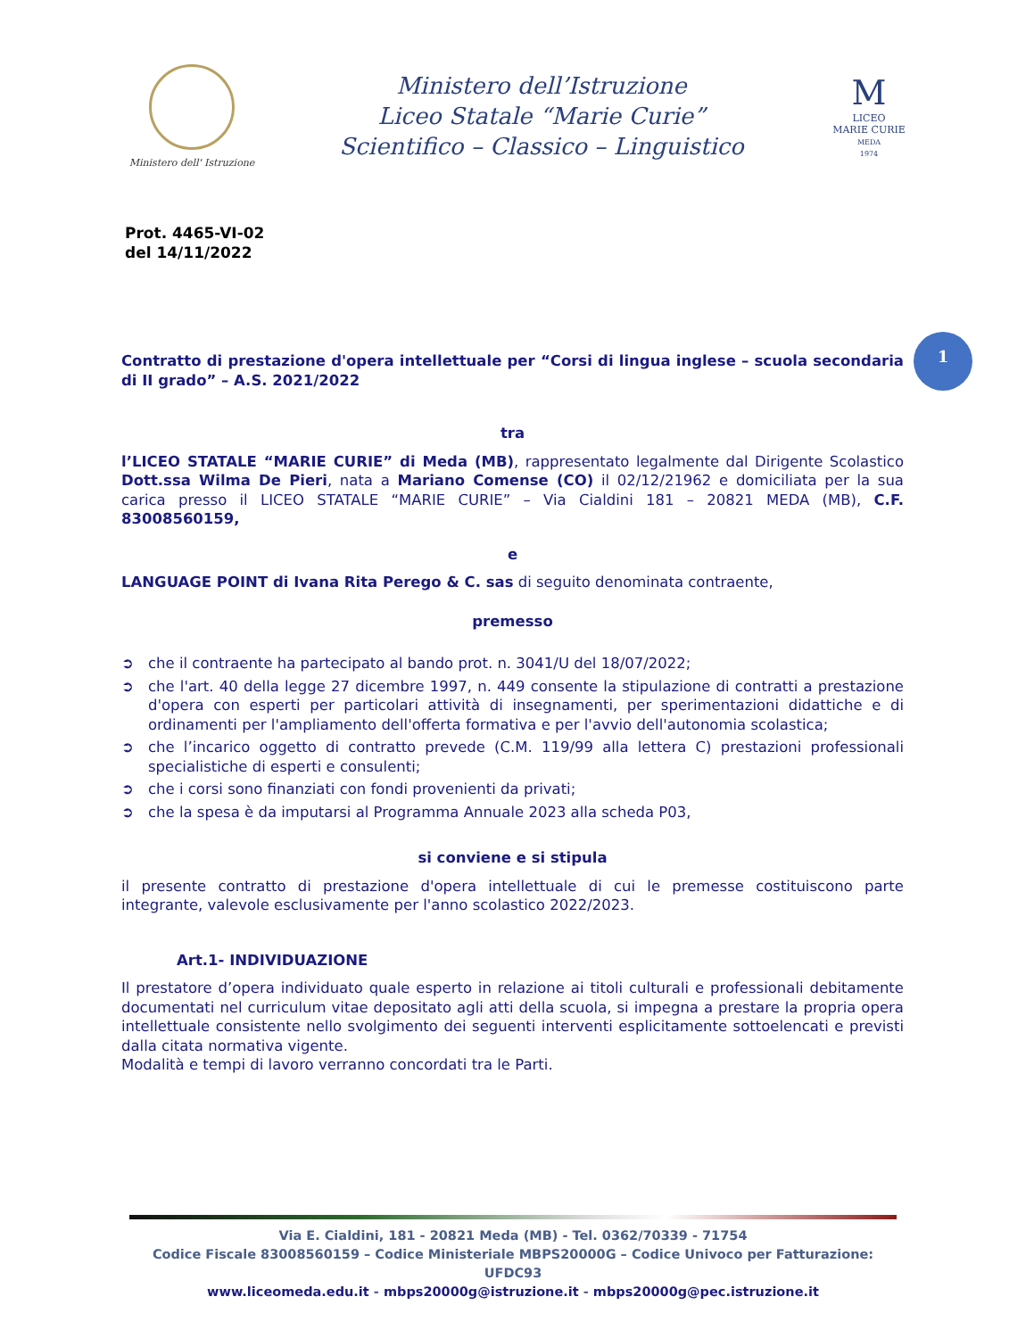Ministero dell' Istruzione
Ministero dell’Istruzione
Liceo Statale “Marie Curie”
Scientifico – Classico – Linguistico
M
LICEO
MARIE CURIE
MEDA
1974
Prot. 4465-VI-02
del 14/11/2022
1
Contratto di prestazione d'opera intellettuale per “Corsi di lingua inglese – scuola secondaria di II grado” – A.S. 2021/2022
tra
l’LICEO STATALE “MARIE CURIE” di Meda (MB), rappresentato legalmente dal Dirigente Scolastico Dott.ssa Wilma De Pieri, nata a Mariano Comense (CO) il 02/12/21962 e domiciliata per la sua carica presso il LICEO STATALE “MARIE CURIE” – Via Cialdini 181 – 20821 MEDA (MB), C.F. 83008560159,
e
LANGUAGE POINT di Ivana Rita Perego & C. sas di seguito denominata contraente,
premesso
➲ che il contraente ha partecipato al bando prot. n. 3041/U del 18/07/2022;
➲ che l'art. 40 della legge 27 dicembre 1997, n. 449 consente la stipulazione di contratti a prestazione d'opera con esperti per particolari attività di insegnamenti, per sperimentazioni didattiche e di ordinamenti per l'ampliamento dell'offerta formativa e per l'avvio dell'autonomia scolastica;
➲ che l’incarico oggetto di contratto prevede (C.M. 119/99 alla lettera C) prestazioni professionali specialistiche di esperti e consulenti;
➲ che i corsi sono finanziati con fondi provenienti da privati;
➲ che la spesa è da imputarsi al Programma Annuale 2023 alla scheda P03,
si conviene e si stipula
il presente contratto di prestazione d'opera intellettuale di cui le premesse costituiscono parte integrante, valevole esclusivamente per l'anno scolastico 2022/2023.
Art.1- INDIVIDUAZIONE
Il prestatore d’opera individuato quale esperto in relazione ai titoli culturali e professionali debitamente documentati nel curriculum vitae depositato agli atti della scuola, si impegna a prestare la propria opera intellettuale consistente nello svolgimento dei seguenti interventi esplicitamente sottoelencati e previsti dalla citata normativa vigente.
Modalità e tempi di lavoro verranno concordati tra le Parti.
Via E. Cialdini, 181 - 20821 Meda (MB) - Tel. 0362/70339 - 71754
Codice Fiscale 83008560159 – Codice Ministeriale MBPS20000G – Codice Univoco per Fatturazione: UFDC93
www.liceomeda.edu.it - mbps20000g@istruzione.it - mbps20000g@pec.istruzione.it